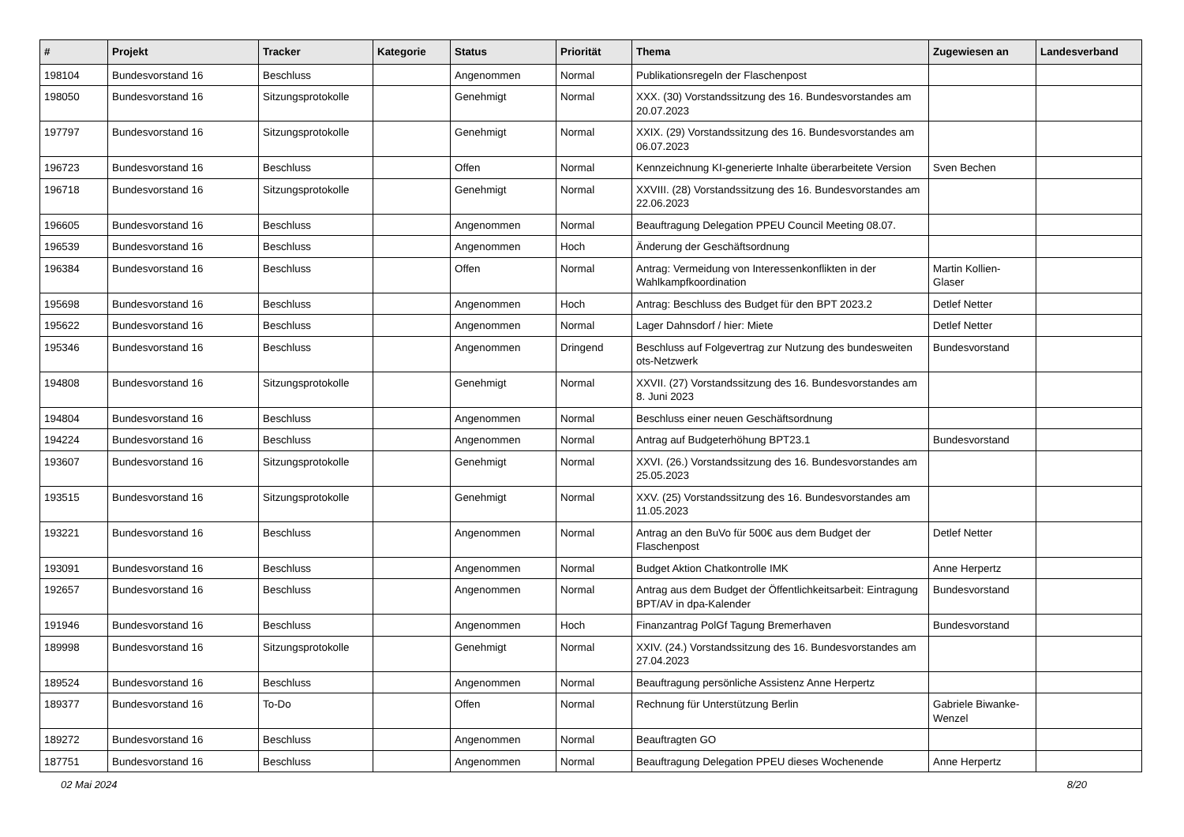| # | Projekt | Tracker | Kategorie | Status | Priorität | Thema | Zugewiesen an | Landesverband |
| --- | --- | --- | --- | --- | --- | --- | --- | --- |
| 198104 | Bundesvorstand 16 | Beschluss | | Angenommen | Normal | Publikationsregeln der Flaschenpost | | |
| 198050 | Bundesvorstand 16 | Sitzungsprotokolle | | Genehmigt | Normal | XXX. (30) Vorstandssitzung des 16. Bundesvorstandes am 20.07.2023 | | |
| 197797 | Bundesvorstand 16 | Sitzungsprotokolle | | Genehmigt | Normal | XXIX. (29) Vorstandssitzung des 16. Bundesvorstandes am 06.07.2023 | | |
| 196723 | Bundesvorstand 16 | Beschluss | | Offen | Normal | Kennzeichnung KI-generierte Inhalte überarbeitete Version | Sven Bechen | |
| 196718 | Bundesvorstand 16 | Sitzungsprotokolle | | Genehmigt | Normal | XXVIII. (28) Vorstandssitzung des 16. Bundesvorstandes am 22.06.2023 | | |
| 196605 | Bundesvorstand 16 | Beschluss | | Angenommen | Normal | Beauftragung Delegation PPEU Council Meeting 08.07. | | |
| 196539 | Bundesvorstand 16 | Beschluss | | Angenommen | Hoch | Änderung der Geschäftsordnung | | |
| 196384 | Bundesvorstand 16 | Beschluss | | Offen | Normal | Antrag: Vermeidung von Interessenkonflikten in der Wahlkampfkoordination | Martin Kollien-Glaser | |
| 195698 | Bundesvorstand 16 | Beschluss | | Angenommen | Hoch | Antrag: Beschluss des Budget für den BPT 2023.2 | Detlef Netter | |
| 195622 | Bundesvorstand 16 | Beschluss | | Angenommen | Normal | Lager Dahnsdorf / hier: Miete | Detlef Netter | |
| 195346 | Bundesvorstand 16 | Beschluss | | Angenommen | Dringend | Beschluss auf Folgevertrag zur Nutzung des bundesweiten ots-Netzwerk | Bundesvorstand | |
| 194808 | Bundesvorstand 16 | Sitzungsprotokolle | | Genehmigt | Normal | XXVII. (27) Vorstandssitzung des 16. Bundesvorstandes am 8. Juni 2023 | | |
| 194804 | Bundesvorstand 16 | Beschluss | | Angenommen | Normal | Beschluss einer neuen Geschäftsordnung | | |
| 194224 | Bundesvorstand 16 | Beschluss | | Angenommen | Normal | Antrag auf Budgeterhöhung BPT23.1 | Bundesvorstand | |
| 193607 | Bundesvorstand 16 | Sitzungsprotokolle | | Genehmigt | Normal | XXVI. (26.) Vorstandssitzung des 16. Bundesvorstandes am 25.05.2023 | | |
| 193515 | Bundesvorstand 16 | Sitzungsprotokolle | | Genehmigt | Normal | XXV. (25) Vorstandssitzung des 16. Bundesvorstandes am 11.05.2023 | | |
| 193221 | Bundesvorstand 16 | Beschluss | | Angenommen | Normal | Antrag an den BuVo für 500€ aus dem Budget der Flaschenpost | Detlef Netter | |
| 193091 | Bundesvorstand 16 | Beschluss | | Angenommen | Normal | Budget Aktion Chatkontrolle IMK | Anne Herpertz | |
| 192657 | Bundesvorstand 16 | Beschluss | | Angenommen | Normal | Antrag aus dem Budget der Öffentlichkeitsarbeit: Eintragung BPT/AV in dpa-Kalender | Bundesvorstand | |
| 191946 | Bundesvorstand 16 | Beschluss | | Angenommen | Hoch | Finanzantrag PolGf Tagung Bremerhaven | Bundesvorstand | |
| 189998 | Bundesvorstand 16 | Sitzungsprotokolle | | Genehmigt | Normal | XXIV. (24.) Vorstandssitzung des 16. Bundesvorstandes am 27.04.2023 | | |
| 189524 | Bundesvorstand 16 | Beschluss | | Angenommen | Normal | Beauftragung persönliche Assistenz Anne Herpertz | | |
| 189377 | Bundesvorstand 16 | To-Do | | Offen | Normal | Rechnung für Unterstützung Berlin | Gabriele Biwanke-Wenzel | |
| 189272 | Bundesvorstand 16 | Beschluss | | Angenommen | Normal | Beauftragten GO | | |
| 187751 | Bundesvorstand 16 | Beschluss | | Angenommen | Normal | Beauftragung Delegation PPEU dieses Wochenende | Anne Herpertz | |
02 Mai 2024 8/20